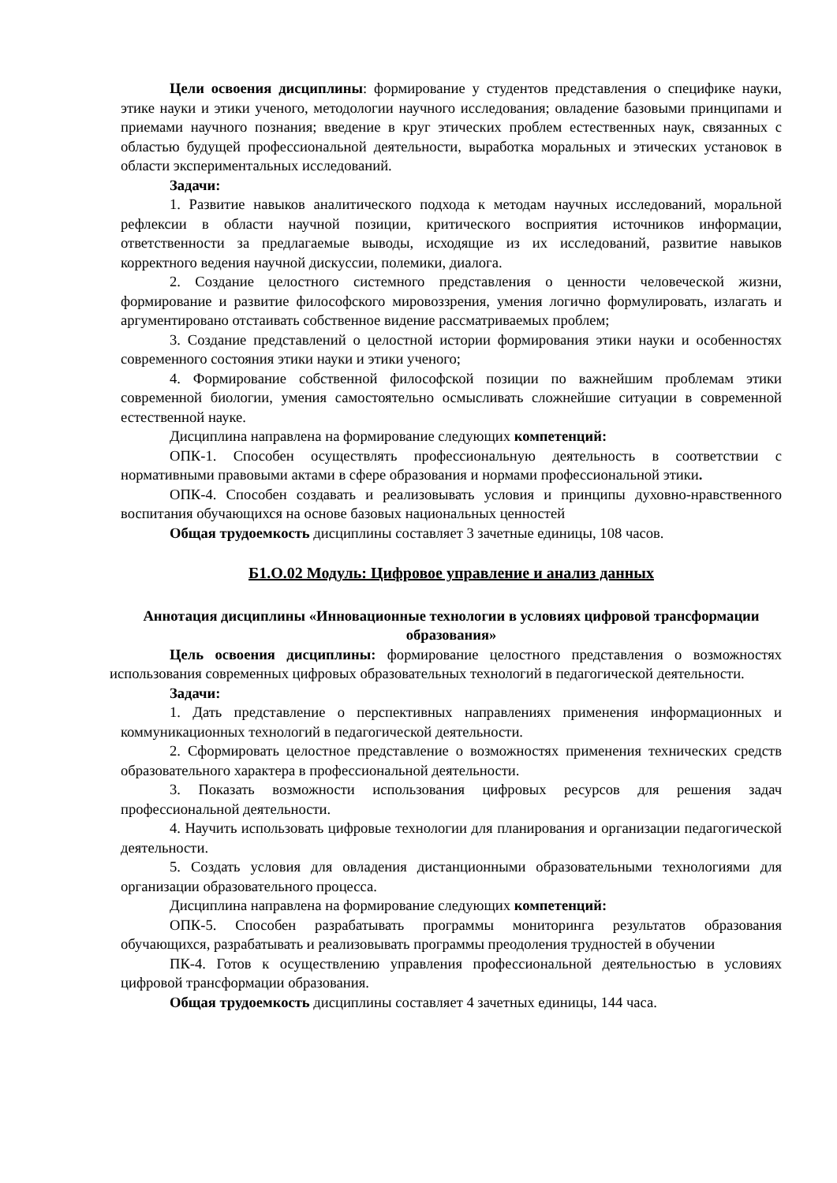Цели освоения дисциплины: формирование у студентов представления о специфике науки, этике науки и этики ученого, методологии научного исследования; овладение базовыми принципами и приемами научного познания; введение в круг этических проблем естественных наук, связанных с областью будущей профессиональной деятельности, выработка моральных и этических установок в области экспериментальных исследований.
Задачи:
1. Развитие навыков аналитического подхода к методам научных исследований, моральной рефлексии в области научной позиции, критического восприятия источников информации, ответственности за предлагаемые выводы, исходящие из их исследований, развитие навыков корректного ведения научной дискуссии, полемики, диалога.
2. Создание целостного системного представления о ценности человеческой жизни, формирование и развитие философского мировоззрения, умения логично формулировать, излагать и аргументировано отстаивать собственное видение рассматриваемых проблем;
3. Создание представлений о целостной истории формирования этики науки и особенностях современного состояния этики науки и этики ученого;
4. Формирование собственной философской позиции по важнейшим проблемам этики современной биологии, умения самостоятельно осмысливать сложнейшие ситуации в современной естественной науке.
Дисциплина направлена на формирование следующих компетенций:
ОПК-1. Способен осуществлять профессиональную деятельность в соответствии с нормативными правовыми актами в сфере образования и нормами профессиональной этики.
ОПК-4. Способен создавать и реализовывать условия и принципы духовно-нравственного воспитания обучающихся на основе базовых национальных ценностей
Общая трудоемкость дисциплины составляет 3 зачетные единицы, 108 часов.
Б1.О.02 Модуль: Цифровое управление и анализ данных
Аннотация дисциплины «Инновационные технологии в условиях цифровой трансформации образования»
Цель освоения дисциплины: формирование целостного представления о возможностях использования современных цифровых образовательных технологий в педагогической деятельности.
Задачи:
1. Дать представление о перспективных направлениях применения информационных и коммуникационных технологий в педагогической деятельности.
2. Сформировать целостное представление о возможностях применения технических средств образовательного характера в профессиональной деятельности.
3. Показать возможности использования цифровых ресурсов для решения задач профессиональной деятельности.
4. Научить использовать цифровые технологии для планирования и организации педагогической деятельности.
5. Создать условия для овладения дистанционными образовательными технологиями для организации образовательного процесса.
Дисциплина направлена на формирование следующих компетенций:
ОПК-5. Способен разрабатывать программы мониторинга результатов образования обучающихся, разрабатывать и реализовывать программы преодоления трудностей в обучении
ПК-4. Готов к осуществлению управления профессиональной деятельностью в условиях цифровой трансформации образования.
Общая трудоемкость дисциплины составляет 4 зачетных единицы, 144 часа.